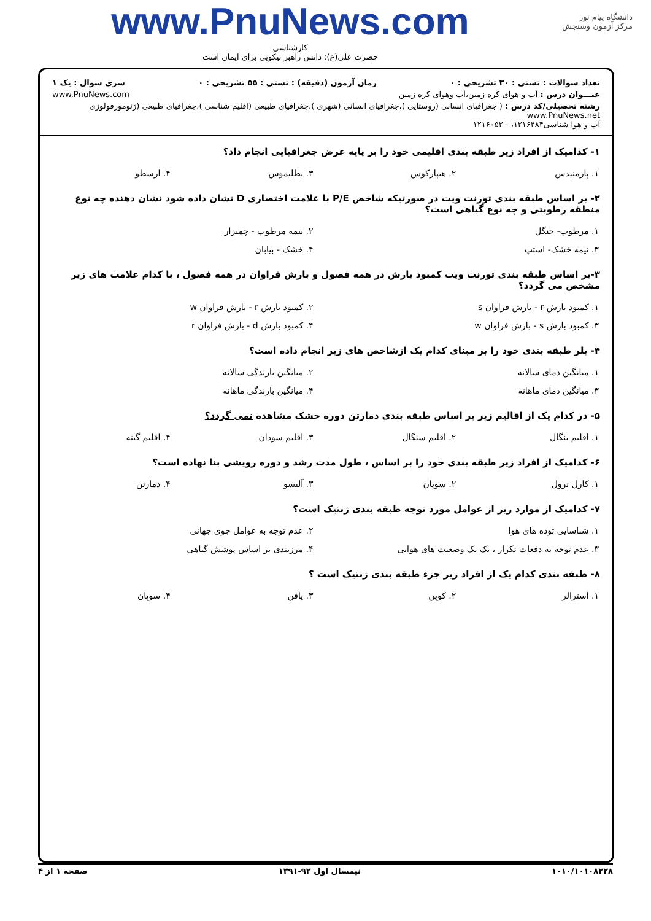دانشگاه پیام نور
مرکز آزمون وسنجش
www.PnuNews.com
کارشناسی
حضرت علی(ع): دانش راهبر نیکویی برای ایمان است
تعداد سوالات : تستی : ۳۰ تشریحی : ۰ زمان آزمون (دقیقه) : تستی : ۵۵ تشریحی : ۰ سری سوال : یک ۱
عنـــوان درس : آب و هوای کره زمین،آب وهوای کره زمین www.PnuNews.com
رشته تحصیلی/کد درس : ( جغرافیای انسانی (روستایی )،جغرافیای انسانی (شهری )،جغرافیای طبیعی (اقلیم شناسی )،جغرافیای طبیعی (ژئومورفولوژی www.PnuNews.net
آب و هوا شناسی۱۲۱۶۴۸۴، - ۱۲۱۶۰۵۲
۱- کدامیک از افراد زیر طبقه بندی اقلیمی خود را بر پایه عرض جغرافیایی انجام داد؟
| ۱. پارمنیدس | ۲. هیپارکوس | ۳. بطلیموس | ۴. ارسطو |
۲- بر اساس طبقه بندی تورنت ویت در صورتیکه شاخص P/E با علامت اختصاری D نشان داده شود نشان دهنده چه نوع منطقه رطوبتی و چه نوع گیاهی است؟
| ۱. مرطوب- جنگل | ۲. نیمه مرطوب - چمنزار |
| ۳. نیمه خشک- استپ | ۴. خشک - بیابان |
۳-بر اساس طبقه بندی تورنت ویت کمبود بارش در همه فصول و بارش فراوان در همه فصول ، با کدام علامت های زیر مشخص می گردد؟
| ۱. کمبود بارش r - بارش فراوان s | ۲. کمبود بارش r - بارش فراوان w |
| ۳. کمبود بارش s - بارش فراوان w | ۴. کمبود بارش d - بارش فراوان r |
۴- بلر طبقه بندی خود را بر مبنای کدام یک ازشاخص های زیر انجام داده است؟
| ۱. میانگین دمای سالانه | ۲. میانگین بارندگی سالانه |
| ۳. میانگین دمای ماهانه | ۴. میانگین بارندگی ماهانه |
۵- در کدام یک از اقالیم زیر بر اساس طبقه بندی دمارتن دوره خشک مشاهده نمی گردد؟
| ۱. اقلیم بنگال | ۲. اقلیم سنگال | ۳. اقلیم سودان | ۴. اقلیم گینه |
۶- کدامیک از افراد زیر طبقه بندی خود را بر اساس ، طول مدت رشد و دوره رویشی بنا نهاده است؟
| ۱. کارل ترول | ۲. سوپان | ۳. آلیسو | ۴. دمارتن |
۷- کدامیک از موارد زیر از عوامل مورد توجه طبقه بندی ژنتیک است؟
| ۱. شناسایی توده های هوا | ۲. عدم توجه به عوامل جوی جهانی |
| ۳. عدم توجه به دفعات تکرار ، یک یک وضعیت های هوایی | ۴. مرزبندی بر اساس پوشش گیاهی |
۸- طبقه بندی کدام یک از افراد زیر جزء طبقه بندی ژنتیک است ؟
| ۱. استرالر | ۲. کوپن | ۳. پافن | ۴. سوپان |
۱۰۱۰/۱۰۱۰۸۲۲۸ نیمسال اول ۹۲-۱۳۹۱ صفحه ۱ از ۴